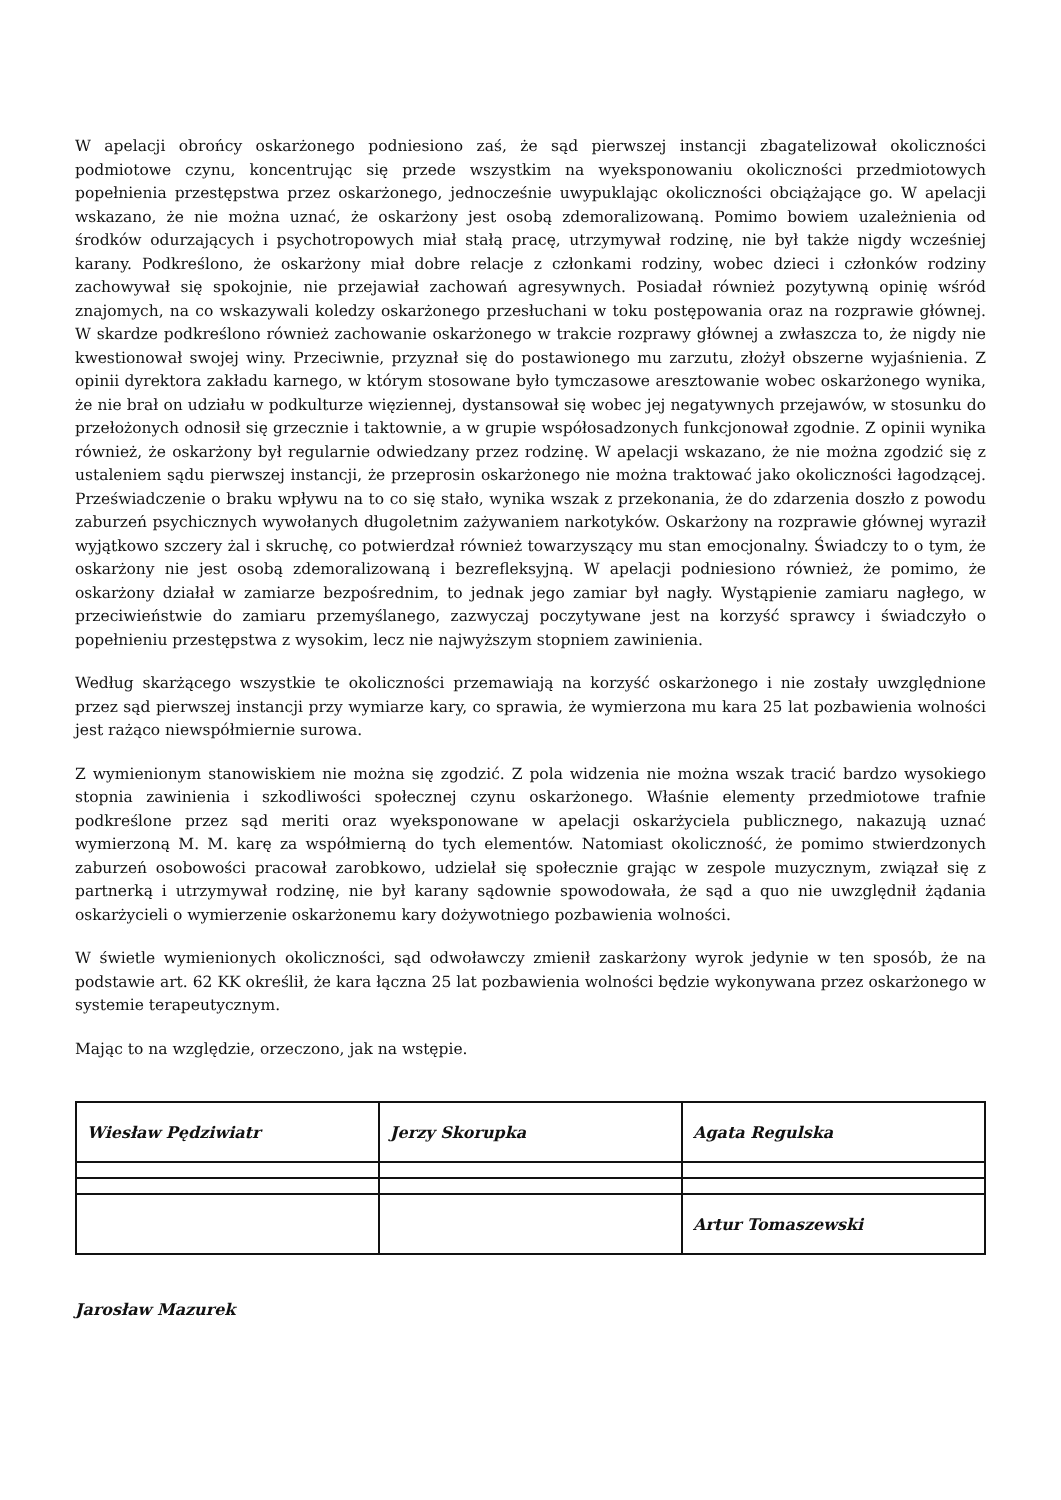W apelacji obrońcy oskarżonego podniesiono zaś, że sąd pierwszej instancji zbagatelizował okoliczności podmiotowe czynu, koncentrując się przede wszystkim na wyeksponowaniu okoliczności przedmiotowych popełnienia przestępstwa przez oskarżonego, jednocześnie uwypuklając okoliczności obciążające go. W apelacji wskazano, że nie można uznać, że oskarżony jest osobą zdemoralizowaną. Pomimo bowiem uzależnienia od środków odurzających i psychotropowych miał stałą pracę, utrzymywał rodzinę, nie był także nigdy wcześniej karany. Podkreślono, że oskarżony miał dobre relacje z członkami rodziny, wobec dzieci i członków rodziny zachowywał się spokojnie, nie przejawiał zachowań agresywnych. Posiadał również pozytywną opinię wśród znajomych, na co wskazywali koledzy oskarżonego przesłuchani w toku postępowania oraz na rozprawie głównej. W skardze podkreślono również zachowanie oskarżonego w trakcie rozprawy głównej a zwłaszcza to, że nigdy nie kwestionował swojej winy. Przeciwnie, przyznał się do postawionego mu zarzutu, złożył obszerne wyjaśnienia. Z opinii dyrektora zakładu karnego, w którym stosowane było tymczasowe aresztowanie wobec oskarżonego wynika, że nie brał on udziału w podkulturze więziennej, dystansował się wobec jej negatywnych przejawów, w stosunku do przełożonych odnosił się grzecznie i taktownie, a w grupie współosadzonych funkcjonował zgodnie. Z opinii wynika również, że oskarżony był regularnie odwiedzany przez rodzinę. W apelacji wskazano, że nie można zgodzić się z ustaleniem sądu pierwszej instancji, że przeprosin oskarżonego nie można traktować jako okoliczności łagodzącej. Przeświadczenie o braku wpływu na to co się stało, wynika wszak z przekonania, że do zdarzenia doszło z powodu zaburzeń psychicznych wywołanych długoletnim zażywaniem narkotyków. Oskarżony na rozprawie głównej wyraził wyjątkowo szczery żal i skruchę, co potwierdzał również towarzyszący mu stan emocjonalny. Świadczy to o tym, że oskarżony nie jest osobą zdemoralizowaną i bezrefleksyjną. W apelacji podniesiono również, że pomimo, że oskarżony działał w zamiarze bezpośrednim, to jednak jego zamiar był nagły. Wystąpienie zamiaru nagłego, w przeciwieństwie do zamiaru przemyślanego, zazwyczaj poczytywane jest na korzyść sprawcy i świadczyło o popełnieniu przestępstwa z wysokim, lecz nie najwyższym stopniem zawinienia.
Według skarżącego wszystkie te okoliczności przemawiają na korzyść oskarżonego i nie zostały uwzględnione przez sąd pierwszej instancji przy wymiarze kary, co sprawia, że wymierzona mu kara 25 lat pozbawienia wolności jest rażąco niewspółmiernie surowa.
Z wymienionym stanowiskiem nie można się zgodzić. Z pola widzenia nie można wszak tracić bardzo wysokiego stopnia zawinienia i szkodliwości społecznej czynu oskarżonego. Właśnie elementy przedmiotowe trafnie podkreślone przez sąd meriti oraz wyeksponowane w apelacji oskarżyciela publicznego, nakazują uznać wymierzoną M. M. karę za współmierną do tych elementów. Natomiast okoliczność, że pomimo stwierdzonych zaburzeń osobowości pracował zarobkowo, udzielał się społecznie grając w zespole muzycznym, związał się z partnerką i utrzymywał rodzinę, nie był karany sądownie spowodowała, że sąd a quo nie uwzględnił żądania oskarżycieli o wymierzenie oskarżonemu kary dożywotniego pozbawienia wolności.
W świetle wymienionych okoliczności, sąd odwoławczy zmienił zaskarżony wyrok jedynie w ten sposób, że na podstawie art. 62 KK określił, że kara łączna 25 lat pozbawienia wolności będzie wykonywana przez oskarżonego w systemie terapeutycznym.
Mając to na względzie, orzeczono, jak na wstępie.
| Wiesław Pędziwiatr | Jerzy Skorupka | Agata Regulska |
| | | Artur Tomaszewski |
Jarosław Mazurek